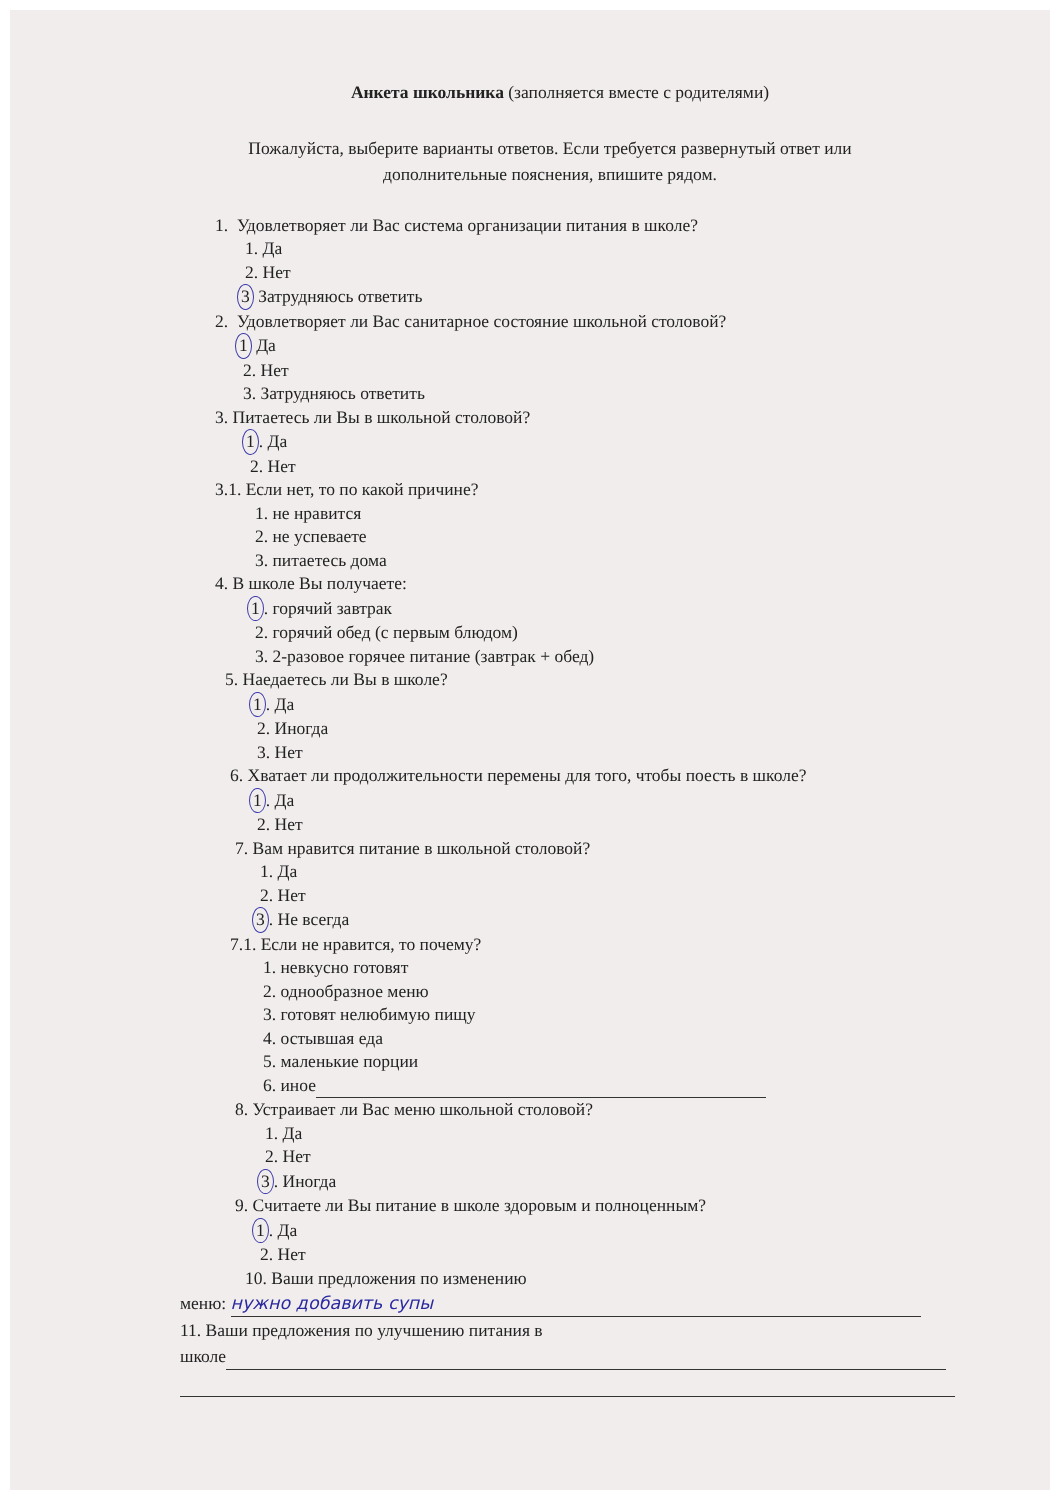Анкета школьника (заполняется вместе с родителями)
Пожалуйста, выберите варианты ответов. Если требуется развернутый ответ или
дополнительные пояснения, впишите рядом.
1. Удовлетворяет ли Вас система организации питания в школе?
1. Да
2. Нет
3 Затрудняюсь ответить
2. Удовлетворяет ли Вас санитарное состояние школьной столовой?
1 Да
2. Нет
3. Затрудняюсь ответить
3. Питаетесь ли Вы в школьной столовой?
1. Да
2. Нет
3.1. Если нет, то по какой причине?
1. не нравится
2. не успеваете
3. питаетесь дома
4. В школе Вы получаете:
1. горячий завтрак
2. горячий обед (с первым блюдом)
3. 2-разовое горячее питание (завтрак + обед)
5. Наедаетесь ли Вы в школе?
1. Да
2. Иногда
3. Нет
6. Хватает ли продолжительности перемены для того, чтобы поесть в школе?
1. Да
2. Нет
7. Вам нравится питание в школьной столовой?
1. Да
2. Нет
3. Не всегда
7.1. Если не нравится, то почему?
1. невкусно готовят
2. однообразное меню
3. готовят нелюбимую пищу
4. остывшая еда
5. маленькие порции
6. иное
8. Устраивает ли Вас меню школьной столовой?
1. Да
2. Нет
3. Иногда
9. Считаете ли Вы питание в школе здоровым и полноценным?
1. Да
2. Нет
10. Ваши предложения по изменению
меню: нужно добавить супы
11. Ваши предложения по улучшению питания в
школе